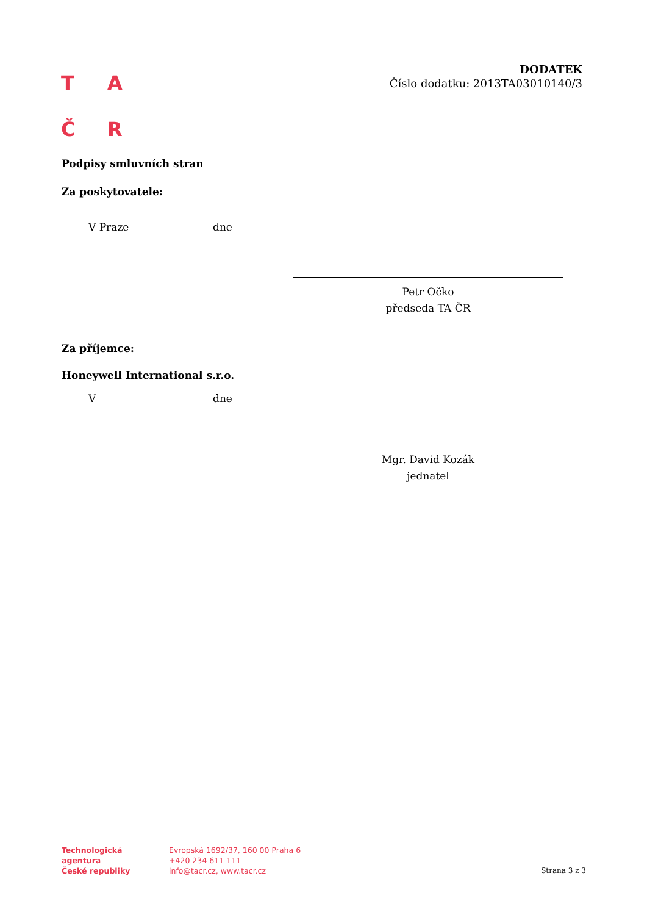T A
Č R
DODATEK
Číslo dodatku: 2013TA03010140/3
Podpisy smluvních stran
Za poskytovatele:
V Praze dne
Petr Očko
předseda TA ČR
Za příjemce:
Honeywell International s.r.o.
Vdne
Mgr. David Kozák
jednatel
Technologická
agentura
České republiky
Evropská 1692/37, 160 00 Praha 6
+420 234 611 111
info@tacr.cz, www.tacr.cz
Strana 3 z 3